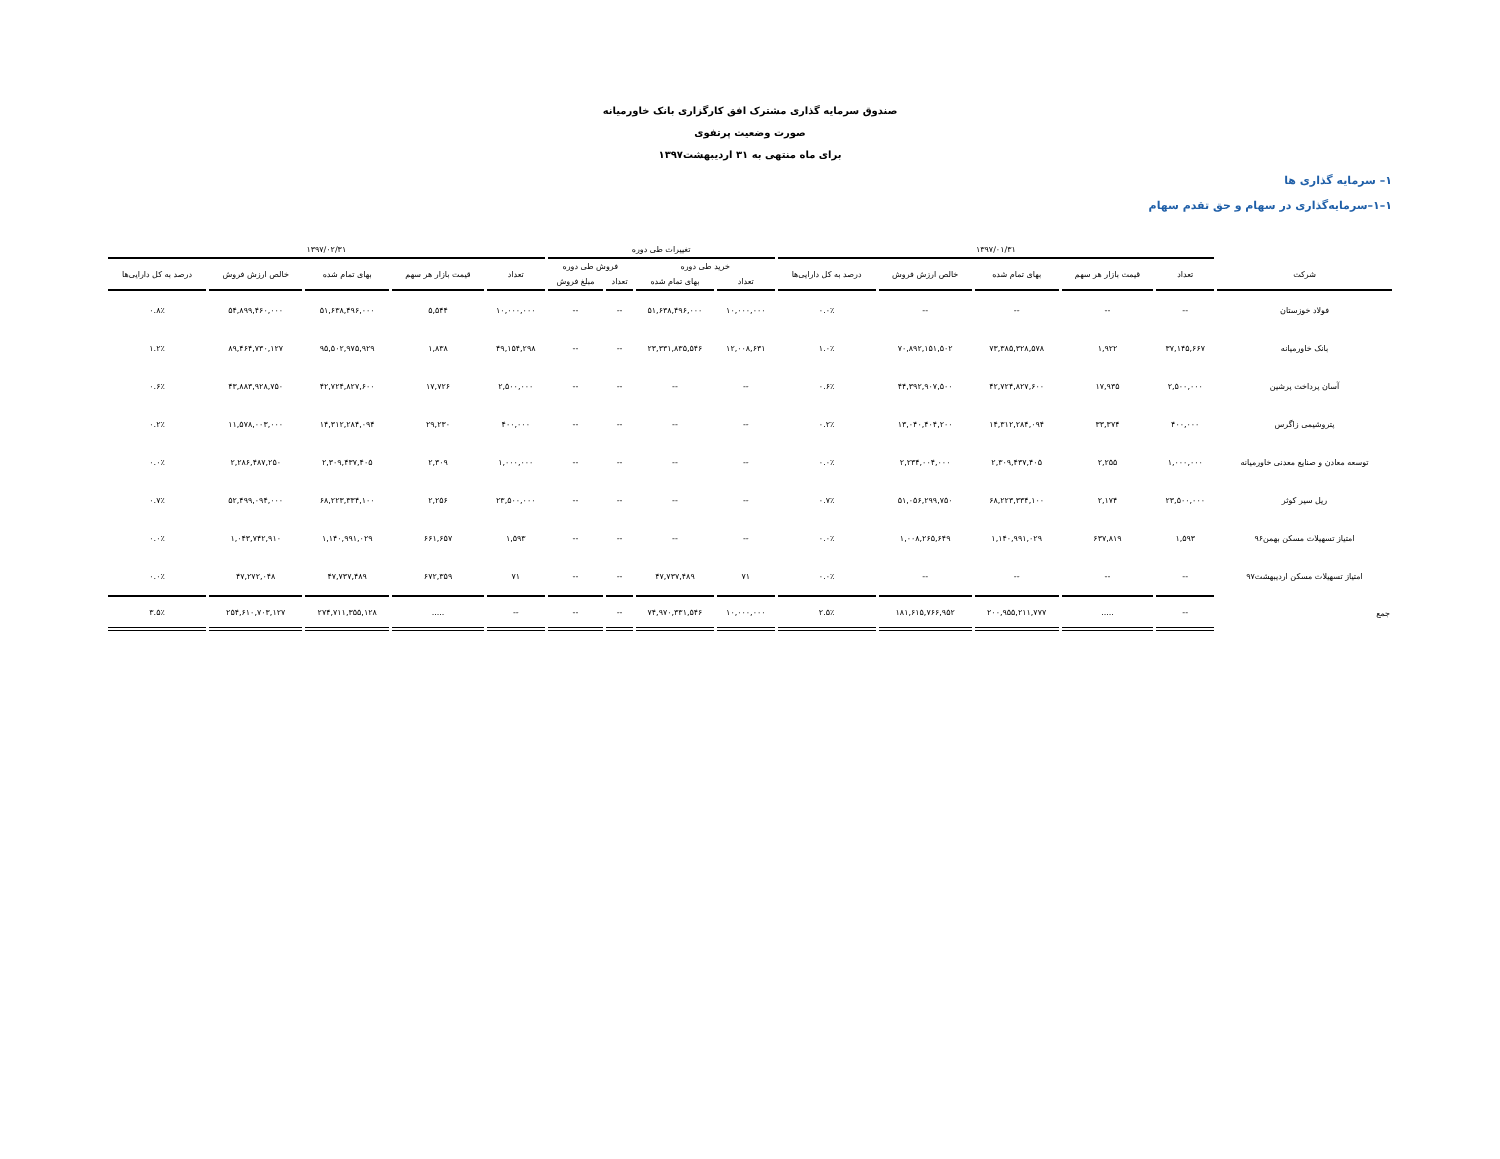صندوق سرمایه گذاری مشترک افق کارگزاری بانک خاورمیانه
صورت وضعیت پرتفوی
برای ماه منتهی به ۳۱ اردیبهشت۱۳۹۷
۱– سرمایه گذاری ها
۱–۱–سرمایه‌گذاری در سهام و حق تقدم سهام
| | ۱۳۹۷/۰۱/۳۱ | | | | | تغییرات طی دوره | | | | ۱۳۹۷/۰۲/۳۱ | | | | |
| --- | --- | --- | --- | --- | --- | --- | --- | --- | --- | --- | --- | --- | --- | --- |
| شرکت | تعداد | قیمت بازار هر سهم | بهای تمام شده | خالص ارزش فروش | درصد به کل دارایی‌ها | خرید طی دوره | | فروش طی دوره | | تعداد | قیمت بازار هر سهم | بهای تمام شده | خالص ارزش فروش | درصد به کل دارایی‌ها |
| | | | | | | تعداد | بهای تمام شده | تعداد | مبلغ فروش | | | | | |
| فولاد خوزستان | -- | -- | -- | -- | ۰.۰٪ | ۱۰,۰۰۰,۰۰۰ | ۵۱,۶۳۸,۴۹۶,۰۰۰ | -- | -- | ۱۰,۰۰۰,۰۰۰ | ۵,۵۴۴ | ۵۱,۶۳۸,۴۹۶,۰۰۰ | ۵۴,۸۹۹,۴۶۰,۰۰۰ | ۰.۸٪ |
| بانک خاورمیانه | ۳۷,۱۴۵,۶۶۷ | ۱,۹۲۲ | ۷۳,۳۸۵,۳۲۸,۵۷۸ | ۷۰,۸۹۲,۱۵۱,۵۰۲ | ۱.۰٪ | ۱۲,۰۰۸,۶۳۱ | ۲۳,۳۳۱,۸۳۵,۵۴۶ | -- | -- | ۴۹,۱۵۴,۲۹۸ | ۱,۸۳۸ | ۹۵,۵۰۲,۹۷۵,۹۲۹ | ۸۹,۴۶۴,۷۳۰,۱۲۷ | ۱.۲٪ |
| آسان پرداخت پرشین | ۲,۵۰۰,۰۰۰ | ۱۷,۹۳۵ | ۴۲,۷۲۴,۸۲۷,۶۰۰ | ۴۴,۳۹۲,۹۰۷,۵۰۰ | ۰.۶٪ | -- | -- | -- | -- | ۲,۵۰۰,۰۰۰ | ۱۷,۷۲۶ | ۴۲,۷۲۴,۸۲۷,۶۰۰ | ۴۳,۸۸۳,۹۲۸,۷۵۰ | ۰.۶٪ |
| پتروشیمی زاگرس | ۴۰۰,۰۰۰ | ۳۳,۳۷۴ | ۱۴,۳۱۲,۲۸۴,۰۹۴ | ۱۳,۰۴۰,۴۰۴,۲۰۰ | ۰.۲٪ | -- | -- | -- | -- | ۴۰۰,۰۰۰ | ۲۹,۲۳۰ | ۱۴,۳۱۲,۲۸۴,۰۹۴ | ۱۱,۵۷۸,۰۰۳,۰۰۰ | ۰.۲٪ |
| توسعه معادن و صنایع معدنی خاورمیانه | ۱,۰۰۰,۰۰۰ | ۲,۲۵۵ | ۲,۳۰۹,۴۳۷,۴۰۵ | ۲,۲۳۴,۰۰۴,۰۰۰ | ۰.۰٪ | -- | -- | -- | -- | ۱,۰۰۰,۰۰۰ | ۲,۳۰۹ | ۲,۳۰۹,۴۳۷,۴۰۵ | ۲,۲۸۶,۴۸۷,۲۵۰ | ۰.۰٪ |
| ریل سیر کوثر | ۲۳,۵۰۰,۰۰۰ | ۲,۱۷۴ | ۶۸,۲۲۳,۳۳۴,۱۰۰ | ۵۱,۰۵۶,۲۹۹,۷۵۰ | ۰.۷٪ | -- | -- | -- | -- | ۲۳,۵۰۰,۰۰۰ | ۲,۲۵۶ | ۶۸,۲۲۳,۳۳۴,۱۰۰ | ۵۲,۴۹۹,۰۹۴,۰۰۰ | ۰.۷٪ |
| امتیاز تسهیلات مسکن بهمن۹۶ | ۱,۵۹۳ | ۶۳۷,۸۱۹ | ۱,۱۴۰,۹۹۱,۰۲۹ | ۱,۰۰۸,۲۶۵,۶۴۹ | ۰.۰٪ | -- | -- | -- | -- | ۱,۵۹۳ | ۶۶۱,۶۵۷ | ۱,۱۴۰,۹۹۱,۰۲۹ | ۱,۰۴۳,۷۴۲,۹۱۰ | ۰.۰٪ |
| امتیاز تسهیلات مسکن اردیبهشت۹۷ | -- | -- | -- | -- | ۰.۰٪ | ۷۱ | ۴۷,۷۳۷,۴۸۹ | -- | -- | ۷۱ | ۶۷۲,۳۵۹ | ۴۷,۷۳۷,۴۸۹ | ۴۷,۲۷۲,۰۴۸ | ۰.۰٪ |
| جمع | -- | ..... | ۲۰۰,۹۵۵,۲۱۱,۷۷۷ | ۱۸۱,۶۱۵,۷۶۶,۹۵۲ | ۲.۵٪ | ۱۰,۰۰۰,۰۰۰ | ۷۴,۹۷۰,۳۳۱,۵۴۶ | -- | -- | -- | ..... | ۲۷۴,۷۱۱,۳۵۵,۱۲۸ | ۲۵۴,۶۱۰,۷۰۳,۱۲۷ | ۳.۵٪ |